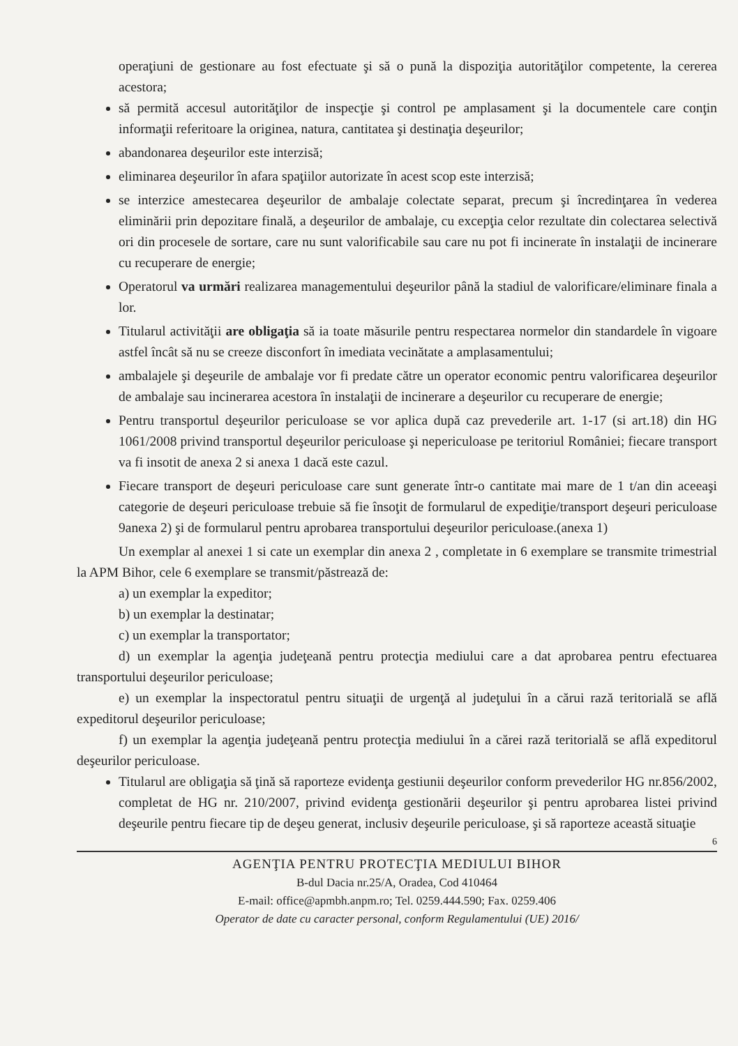operaţiuni de gestionare au fost efectuate şi să o pună la dispoziţia autorităţilor competente, la cererea acestora;
să permită accesul autorităţilor de inspecţie şi control pe amplasament şi la documentele care conţin informaţii referitoare la originea, natura, cantitatea şi destinaţia deşeurilor;
abandonarea deşeurilor este interzisă;
eliminarea deşeurilor în afara spaţiilor autorizate în acest scop este interzisă;
se interzice amestecarea deşeurilor de ambalaje colectate separat, precum şi încredinţarea în vederea eliminării prin depozitare finală, a deşeurilor de ambalaje, cu excepţia celor rezultate din colectarea selectivă ori din procesele de sortare, care nu sunt valorificabile sau care nu pot fi incinerate în instalaţii de incinerare cu recuperare de energie;
Operatorul va urmări realizarea managementului deşeurilor până la stadiul de valorificare/eliminare finala a lor.
Titularul activităţii are obligaţia să ia toate măsurile pentru respectarea normelor din standardele în vigoare astfel încât să nu se creeze disconfort în imediata vecinătate a amplasamentului;
ambalajele şi deşeurile de ambalaje vor fi predate către un operator economic pentru valorificarea deşeurilor de ambalaje sau incinerarea acestora în instalaţii de incinerare a deşeurilor cu recuperare de energie;
Pentru transportul deşeurilor periculoase se vor aplica după caz prevederile art. 1-17 (si art.18) din HG 1061/2008 privind transportul deşeurilor periculoase şi nepericuloase pe teritoriul României; fiecare transport va fi insotit de anexa 2 si anexa 1 dacă este cazul.
Fiecare transport de deşeuri periculoase care sunt generate într-o cantitate mai mare de 1 t/an din aceeaşi categorie de deşeuri periculoase trebuie să fie însoţit de formularul de expediţie/transport deşeuri periculoase 9anexa 2) şi de formularul pentru aprobarea transportului deşeurilor periculoase.(anexa 1)
Un exemplar al anexei 1 si cate un exemplar din anexa 2 , completate in 6 exemplare se transmite trimestrial la APM Bihor, cele 6 exemplare se transmit/păstrează de:
a) un exemplar la expeditor;
b) un exemplar la destinatar;
c) un exemplar la transportator;
d) un exemplar la agenţia judeţeană pentru protecţia mediului care a dat aprobarea pentru efectuarea transportului deşeurilor periculoase;
e) un exemplar la inspectoratul pentru situaţii de urgenţă al judeţului în a cărui rază teritorială se află expeditorul deşeurilor periculoase;
f) un exemplar la agenţia judeţeană pentru protecţia mediului în a cărei rază teritorială se află expeditorul deşeurilor periculoase.
Titularul are obligaţia să ţină să raporteze evidenţa gestiunii deşeurilor conform prevederilor HG nr.856/2002, completat de HG nr. 210/2007, privind evidenţa gestionării deşeurilor şi pentru aprobarea listei privind deşeurile pentru fiecare tip de deşeu generat, inclusiv deşeurile periculoase, şi să raporteze această situaţie
6
AGENŢIA PENTRU PROTECŢIA MEDIULUI BIHOR
B-dul Dacia nr.25/A, Oradea, Cod 410464
E-mail: office@apmbh.anpm.ro; Tel. 0259.444.590; Fax. 0259.406
Operator de date cu caracter personal, conform Regulamentului (UE) 2016/